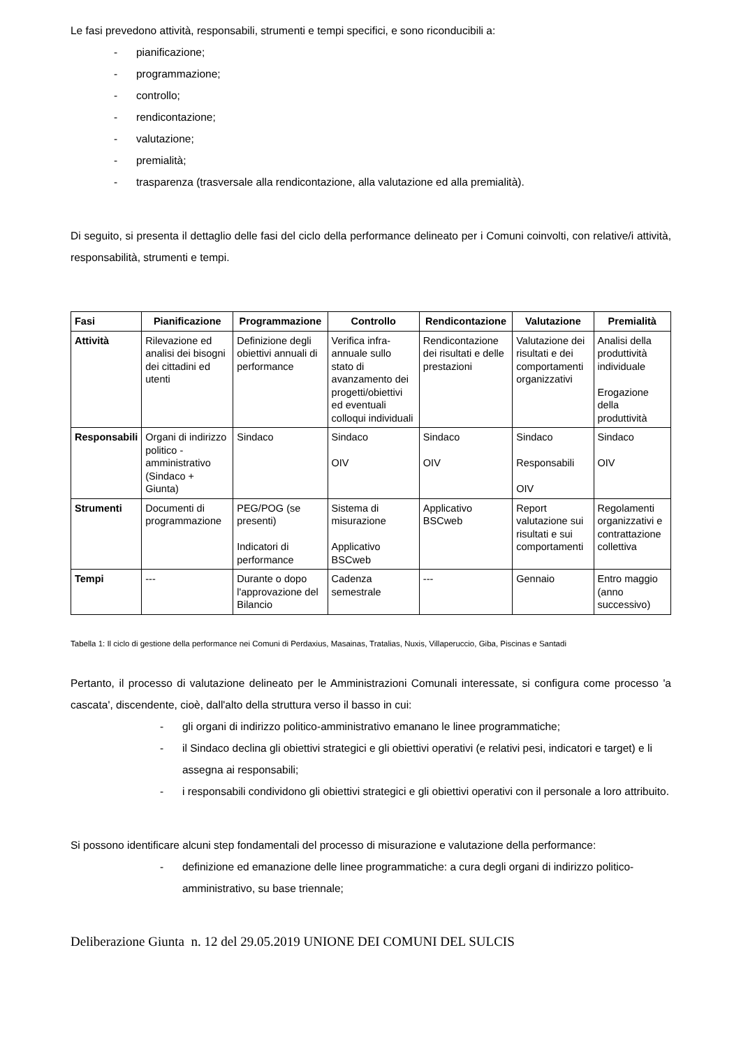Le fasi prevedono attività, responsabili, strumenti e tempi specifici, e sono riconducibili a:
- pianificazione;
- programmazione;
- controllo;
- rendicontazione;
- valutazione;
- premialità;
- trasparenza (trasversale alla rendicontazione, alla valutazione ed alla premialità).
Di seguito, si presenta il dettaglio delle fasi del ciclo della performance delineato per i Comuni coinvolti, con relative/i attività, responsabilità, strumenti e tempi.
| Fasi | Pianificazione | Programmazione | Controllo | Rendicontazione | Valutazione | Premialità |
| --- | --- | --- | --- | --- | --- | --- |
| Attività | Rilevazione ed analisi dei bisogni dei cittadini ed utenti | Definizione degli obiettivi annuali di performance | Verifica infra-annuale sullo stato di avanzamento dei progetti/obiettivi ed eventuali colloqui individuali | Rendicontazione dei risultati e delle prestazioni | Valutazione dei risultati e dei comportamenti organizzativi | Analisi della produttività individuale Erogazione della produttività |
| Responsabili | Organi di indirizzo politico -amministrativo (Sindaco + Giunta) | Sindaco | Sindaco OIV | Sindaco OIV | Sindaco Responsabili OIV | Sindaco OIV |
| Strumenti | Documenti di programmazione | PEG/POG (se presenti) Indicatori di performance | Sistema di misurazione Applicativo BSCweb | Applicativo BSCweb | Report valutazione sui risultati e sui comportamenti | Regolamenti organizzativi e contrattazione collettiva |
| Tempi | --- | Durante o dopo l'approvazione del Bilancio | Cadenza semestrale | --- | Gennaio | Entro maggio (anno successivo) |
Tabella 1: Il ciclo di gestione della performance nei Comuni di Perdaxius, Masainas, Tratalias, Nuxis, Villaperuccio, Giba, Piscinas e Santadi
Pertanto, il processo di valutazione delineato per le Amministrazioni Comunali interessate, si configura come processo 'a cascata', discendente, cioè, dall'alto della struttura verso il basso in cui:
- gli organi di indirizzo politico-amministrativo emanano le linee programmatiche;
- il Sindaco declina gli obiettivi strategici e gli obiettivi operativi (e relativi pesi, indicatori e target) e li assegna ai responsabili;
- i responsabili condividono gli obiettivi strategici e gli obiettivi operativi con il personale a loro attribuito.
Si possono identificare alcuni step fondamentali del processo di misurazione e valutazione della performance:
- definizione ed emanazione delle linee programmatiche: a cura degli organi di indirizzo politico-amministrativo, su base triennale;
Deliberazione Giunta n. 12 del 29.05.2019 UNIONE DEI COMUNI DEL SULCIS